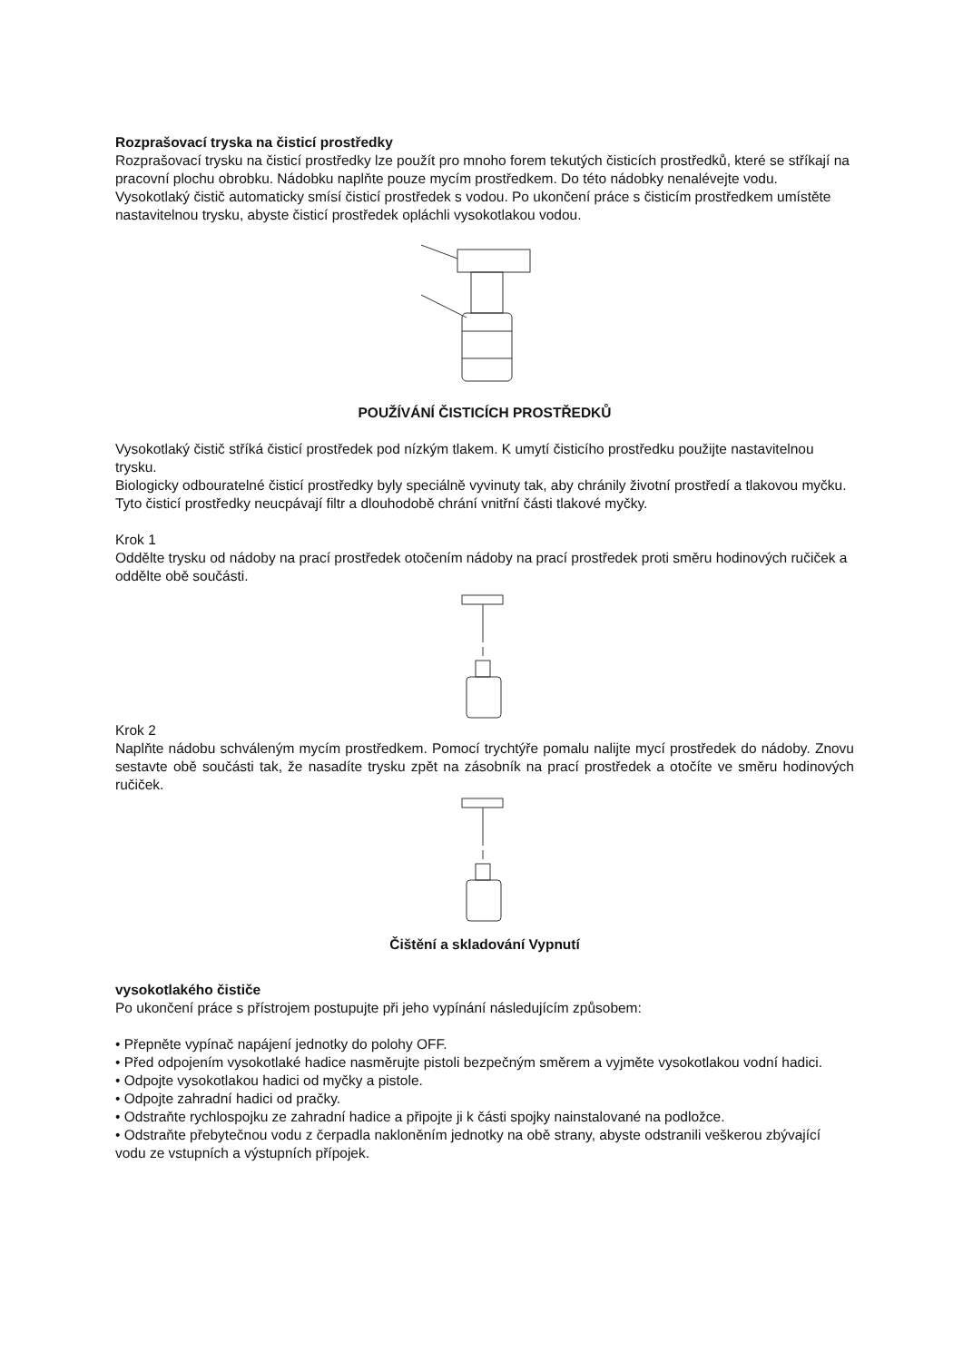Rozprašovací tryska na čisticí prostředky
Rozprašovací trysku na čisticí prostředky lze použít pro mnoho forem tekutých čisticích prostředků, které se stříkají na pracovní plochu obrobku. Nádobku naplňte pouze mycím prostředkem. Do této nádobky nenalévejte vodu. Vysokotlaký čistič automaticky smísí čisticí prostředek s vodou. Po ukončení práce s čisticím prostředkem umístěte nastavitelnou trysku, abyste čisticí prostředek opláchli vysokotlakou vodou.
POUŽÍVÁNÍ ČISTICÍCH PROSTŘEDKŮ
Vysokotlaký čistič stříká čisticí prostředek pod nízkým tlakem. K umytí čisticího prostředku použijte nastavitelnou trysku.
Biologicky odbouratelné čisticí prostředky byly speciálně vyvinuty tak, aby chránily životní prostředí a tlakovou myčku. Tyto čisticí prostředky neucpávají filtr a dlouhodobě chrání vnitřní části tlakové myčky.
Krok 1
Oddělte trysku od nádoby na prací prostředek otočením nádoby na prací prostředek proti směru hodinových ručiček a oddělte obě součásti.
Krok 2
Naplňte nádobu schváleným mycím prostředkem. Pomocí trychtýře pomalu nalijte mycí prostředek do nádoby. Znovu sestavte obě součásti tak, že nasadíte trysku zpět na zásobník na prací prostředek a otočíte ve směru hodinových ručiček.
Čištění a skladování Vypnutí
vysokotlakého čističe
Po ukončení práce s přístrojem postupujte při jeho vypínání následujícím způsobem:
• Přepněte vypínač napájení jednotky do polohy OFF.
• Před odpojením vysokotlaké hadice nasměrujte pistoli bezpečným směrem a vyjměte vysokotlakou vodní hadici.
• Odpojte vysokotlakou hadici od myčky a pistole.
• Odpojte zahradní hadici od pračky.
• Odstraňte rychlospojku ze zahradní hadice a připojte ji k části spojky nainstalované na podložce.
• Odstraňte přebytečnou vodu z čerpadla nakloněním jednotky na obě strany, abyste odstranili veškerou zbývající vodu ze vstupních a výstupních přípojek.